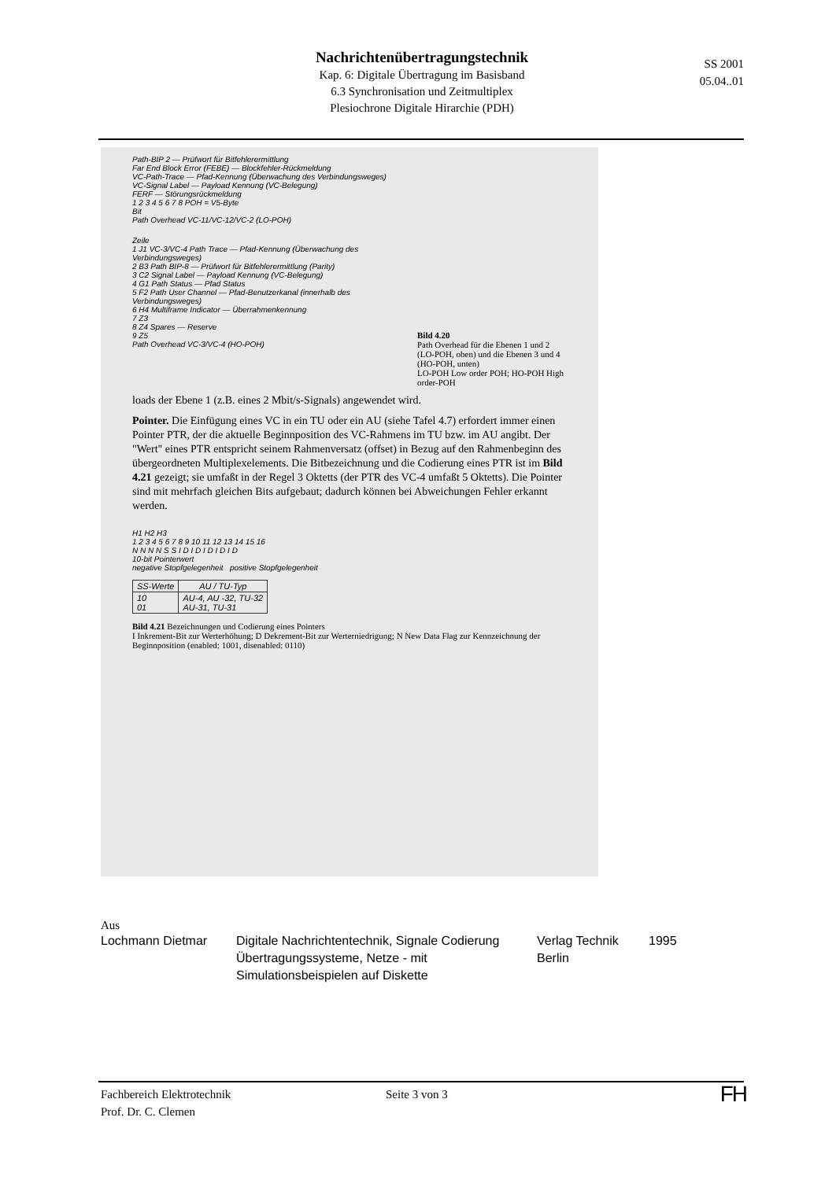Nachrichtenübertragungstechnik
Kap. 6: Digitale Übertragung im Basisband
6.3 Synchronisation und Zeitmultiplex
Plesiochrone Digitale Hirarchie (PDH)
SS 2001
05.04..01
Path-BIP 2 — Prüfwort für Bitfehlerermittlung
Far End Block Error (FEBE) — Blockfehler-Rückmeldung
VC-Path-Trace — Pfad-Kennung (Überwachung des Verbindungsweges)
VC-Signal Label — Payload Kennung (VC-Belegung)
FERF — Störungsrückmeldung
1 2 3 4 5 6 7 8 POH = V5-Byte
Bit
Path Overhead VC-11/VC-12/VC-2 (LO-POH)
Zeile
1 J1 VC-3/VC-4 Path Trace — Pfad-Kennung (Überwachung des Verbindungsweges)
2 B3 Path BIP-8 — Prüfwort für Bitfehlerermittlung (Parity)
3 C2 Signal Label — Payload Kennung (VC-Belegung)
4 G1 Path Status — Pfad Status
5 F2 Path User Channel — Pfad-Benutzerkanal (innerhalb des Verbindungsweges)
6 H4 Multiframe Indicator — Überrahmenkennung
7 Z3
8 Z4 Spares — Reserve
9 Z5
Path Overhead VC-3/VC-4 (HO-POH)
Bild 4.20
Path Overhead für die Ebenen 1 und 2 (LO-POH, oben) und die Ebenen 3 und 4 (HO-POH, unten)
LO-POH Low order POH; HO-POH High order-POH
loads der Ebene 1 (z.B. eines 2 Mbit/s-Signals) angewendet wird.
Pointer. Die Einfügung eines VC in ein TU oder ein AU (siehe Tafel 4.7) erfordert immer einen Pointer PTR, der die aktuelle Beginnposition des VC-Rahmens im TU bzw. im AU angibt. Der "Wert" eines PTR entspricht seinem Rahmenversatz (offset) in Bezug auf den Rahmenbeginn des übergeordneten Multiplexelements. Die Bitbezeichnung und die Codierung eines PTR ist im Bild 4.21 gezeigt; sie umfaßt in der Regel 3 Oktetts (der PTR des VC-4 umfaßt 5 Oktetts). Die Pointer sind mit mehrfach gleichen Bits aufgebaut; dadurch können bei Abweichungen Fehler erkannt werden.
H1 H2 H3
1 2 3 4 5 6 7 8 9 10 11 12 13 14 15 16
N N N N S S I D I D I D I D I D
10-bit Pointerwert
negative Stopfgelegenheit positive Stopfgelegenheit
| SS-Werte | AU / TU-Typ |
| --- | --- |
| 10 01 | AU-4, AU -32, TU-32 AU-31, TU-31 |
Bild 4.21 Bezeichnungen und Codierung eines Pointers
I Inkrement-Bit zur Werterhöhung; D Dekrement-Bit zur Werterniedrigung; N New Data Flag zur Kennzeichnung der Beginnposition (enabled: 1001, disenabled: 0110)
Aus
| Lochmann Dietmar | Digitale Nachrichtentechnik, Signale Codierung Übertragungssysteme, Netze - mit Simulationsbeispielen auf Diskette | Verlag Technik Berlin | 1995 |
Fachbereich Elektrotechnik
Prof. Dr. C. Clemen
Seite 3 von 3
FH